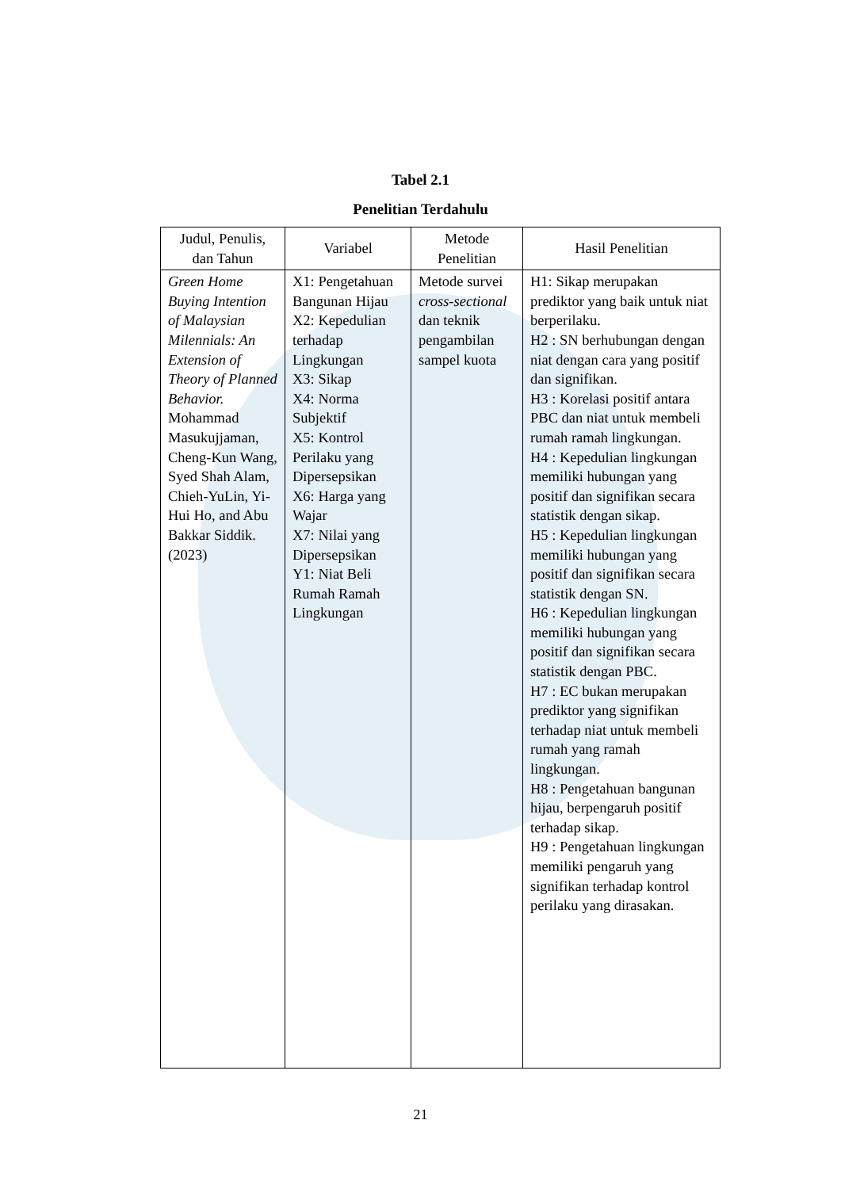Tabel 2.1
Penelitian Terdahulu
| Judul, Penulis, dan Tahun | Variabel | Metode Penelitian | Hasil Penelitian |
| --- | --- | --- | --- |
| Green Home Buying Intention of Malaysian Milennials: An Extension of Theory of Planned Behavior. Mohammad Masukujjaman, Cheng-Kun Wang, Syed Shah Alam, Chieh-YuLin, Yi-Hui Ho, and Abu Bakkar Siddik. (2023) | X1: Pengetahuan Bangunan Hijau X2: Kepedulian terhadap Lingkungan X3: Sikap X4: Norma Subjektif X5: Kontrol Perilaku yang Dipersepsikan X6: Harga yang Wajar X7: Nilai yang Dipersepsikan Y1: Niat Beli Rumah Ramah Lingkungan | Metode survei cross-sectional dan teknik pengambilan sampel kuota | H1: Sikap merupakan prediktor yang baik untuk niat berperilaku. H2 : SN berhubungan dengan niat dengan cara yang positif dan signifikan. H3 : Korelasi positif antara PBC dan niat untuk membeli rumah ramah lingkungan. H4 : Kepedulian lingkungan memiliki hubungan yang positif dan signifikan secara statistik dengan sikap. H5 : Kepedulian lingkungan memiliki hubungan yang positif dan signifikan secara statistik dengan SN. H6 : Kepedulian lingkungan memiliki hubungan yang positif dan signifikan secara statistik dengan PBC. H7 : EC bukan merupakan prediktor yang signifikan terhadap niat untuk membeli rumah yang ramah lingkungan. H8 : Pengetahuan bangunan hijau, berpengaruh positif terhadap sikap. H9 : Pengetahuan lingkungan memiliki pengaruh yang signifikan terhadap kontrol perilaku yang dirasakan. |
21